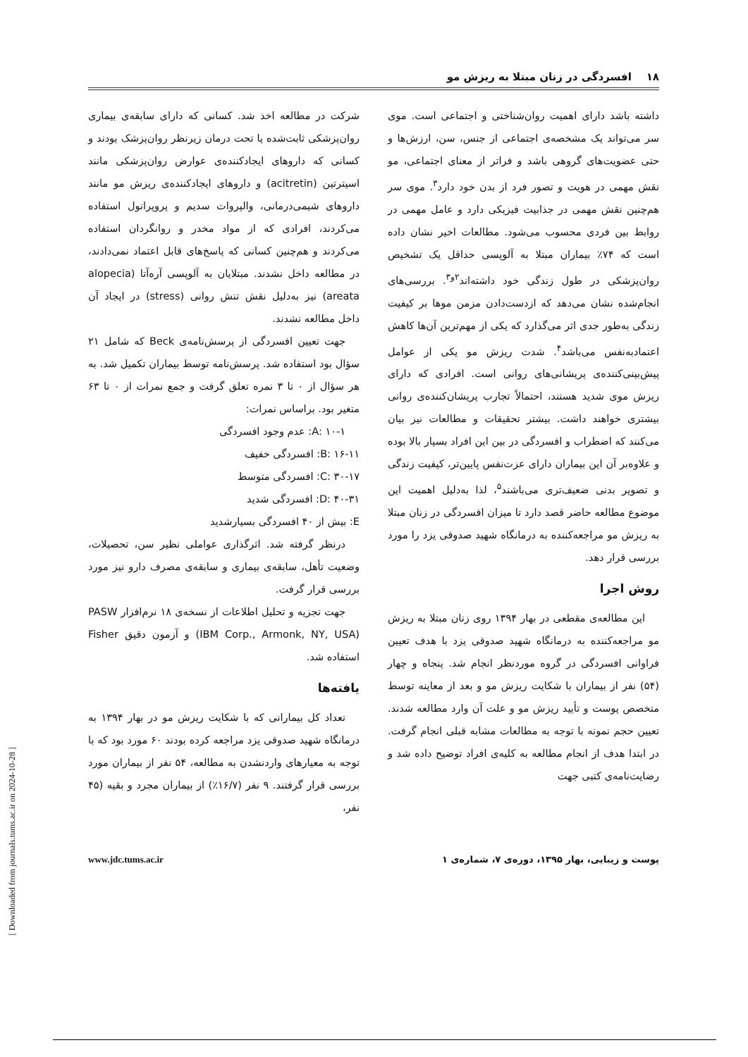۱۸ افسردگی در زنان مبتلا به ریزش مو
داشته باشد دارای اهمیت روان‌شناختی و اجتماعی است. موی سر می‌تواند یک مشخصه‌ی اجتماعی از جنس، سن، ارزش‌ها و حتی عضویت‌های گروهی باشد و فراتر از معنای اجتماعی، مو نقش مهمی در هویت و تصور فرد از بدن خود دارد<sup>۳</sup>. موی سر هم‌چنین نقش مهمی در جذابیت فیزیکی دارد و عامل مهمی در روابط بین فردی محسوب می‌شود. مطالعات اخیر نشان داده است که ۷۴٪ بیماران مبتلا به آلوپسی حداقل یک تشخیص روان‌پزشکی در طول زندگی خود داشته‌اند<sup>۲و۳</sup>. بررسی‌های انجام‌شده نشان می‌دهد که ازدست‌دادن مزمن موها بر کیفیت زندگی به‌طور جدی اثر می‌گذارد که یکی از مهم‌ترین آن‌ها کاهش اعتمادبه‌نفس می‌باشد<sup>۴</sup>. شدت ریزش مو یکی از عوامل پیش‌بینی‌کننده‌ی پریشانی‌های روانی است. افرادی که دارای ریزش موی شدید هستند، احتمالاً تجارب پریشان‌کننده‌ی روانی بیشتری خواهند داشت. بیشتر تحقیقات و مطالعات نیز بیان می‌کنند که اضطراب و افسردگی در بین این افراد بسیار بالا بوده و علاوه‌بر آن این بیماران دارای عزت‌نفس پایین‌تر، کیفیت زندگی و تصویر بدنی ضعیف‌تری می‌باشند<sup>۵</sup>، لذا به‌دلیل اهمیت این موضوع مطالعه حاضر قصد دارد تا میزان افسردگی در زنان مبتلا به ریزش مو مراجعه‌کننده به درمانگاه شهید صدوقی یزد را مورد بررسی قرار دهد.
روش اجرا
این مطالعه‌ی مقطعی در بهار ۱۳۹۴ روی زنان مبتلا به ریزش مو مراجعه‌کننده به درمانگاه شهید صدوقی یزد با هدف تعیین فراوانی افسردگی در گروه موردنظر انجام شد. پنجاه و چهار (۵۴) نفر از بیماران با شکایت ریزش مو و بعد از معاینه توسط متخصص پوست و تأیید ریزش مو و علت آن وارد مطالعه شدند. تعیین حجم نمونه با توجه به مطالعات مشابه قبلی انجام گرفت. در ابتدا هدف از انجام مطالعه به کلیه‌ی افراد توضیح داده شد و رضایت‌نامه‌ی کتبی جهت
شرکت در مطالعه اخذ شد. کسانی که دارای سابقه‌ی بیماری روان‌پزشکی ثابت‌شده یا تحت درمان زیرنظر روان‌پزشک بودند و کسانی که داروهای ایجادکننده‌ی عوارض روان‌پزشکی مانند اسیترتین (acitretin) و داروهای ایجادکننده‌ی ریزش مو مانند داروهای شیمی‌درمانی، والپروات سدیم و پروپرانول استفاده می‌کردند، افرادی که از مواد مخدر و روانگردان استفاده می‌کردند و هم‌چنین کسانی که پاسخ‌های قابل اعتماد نمی‌دادند، در مطالعه داخل نشدند. مبتلایان به آلوپسی آره‌آتا (alopecia areata) نیز به‌دلیل نقش تنش روانی (stress) در ایجاد آن داخل مطالعه نشدند.
جهت تعیین افسردگی از پرسش‌نامه‌ی Beck که شامل ۲۱ سؤال بود استفاده شد. پرسش‌نامه توسط بیماران تکمیل شد. به هر سؤال از ۰ تا ۳ نمره تعلق گرفت و جمع نمرات از ۰ تا ۶۳ متغیر بود. براساس نمرات:
A: ۱۰-۱: عدم وجود افسردگی
B: ۱۶-۱۱: افسردگی خفیف
C: ۳۰-۱۷: افسردگی متوسط
D: ۴۰-۳۱: افسردگی شدید
E: بیش از ۴۰ افسردگی بسیارشدید
درنظر گرفته شد. اثرگذاری عواملی نظیر سن، تحصیلات، وضعیت تأهل، سابقه‌ی بیماری و سابقه‌ی مصرف دارو نیز مورد بررسی قرار گرفت.
جهت تجزیه و تحلیل اطلاعات از نسخه‌ی ۱۸ نرم‌افزار PASW (IBM Corp., Armonk, NY, USA) و آزمون دقیق Fisher استفاده شد.
یافته‌ها
تعداد کل بیمارانی که با شکایت ریزش مو در بهار ۱۳۹۴ به درمانگاه شهید صدوقی یزد مراجعه کرده بودند ۶۰ مورد بود که با توجه به معیارهای واردنشدن به مطالعه، ۵۴ نفر از بیماران مورد بررسی قرار گرفتند. ۹ نفر (۱۶/۷٪) از بیماران مجرد و بقیه (۴۵ نفر،
پوست و زیبایی، بهار ۱۳۹۵، دوره‌ی ۷، شماره‌ی ۱ www.jdc.tums.ac.ir
[ Downloaded from journals.tums.ac.ir on 2024-10-28 ]